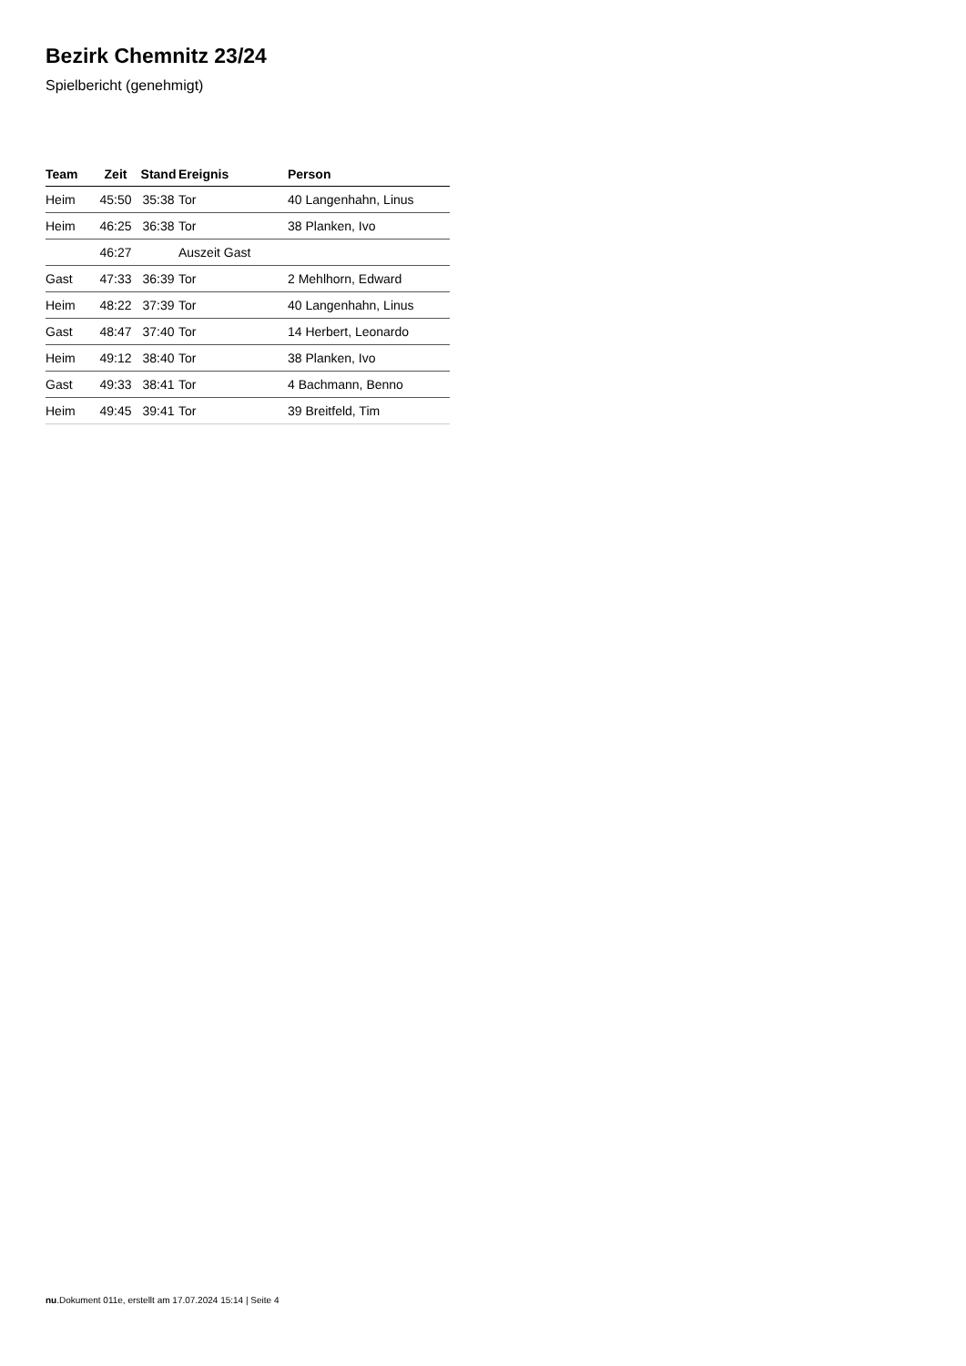Bezirk Chemnitz 23/24
Spielbericht (genehmigt)
| Team | Zeit | Stand | Ereignis | Person |
| --- | --- | --- | --- | --- |
| Heim | 45:50 | 35:38 | Tor | 40 Langenhahn, Linus |
| Heim | 46:25 | 36:38 | Tor | 38 Planken, Ivo |
| | 46:27 | | Auszeit Gast | |
| Gast | 47:33 | 36:39 | Tor | 2 Mehlhorn, Edward |
| Heim | 48:22 | 37:39 | Tor | 40 Langenhahn, Linus |
| Gast | 48:47 | 37:40 | Tor | 14 Herbert, Leonardo |
| Heim | 49:12 | 38:40 | Tor | 38 Planken, Ivo |
| Gast | 49:33 | 38:41 | Tor | 4 Bachmann, Benno |
| Heim | 49:45 | 39:41 | Tor | 39 Breitfeld, Tim |
nu.Dokument 011e, erstellt am 17.07.2024 15:14 | Seite 4